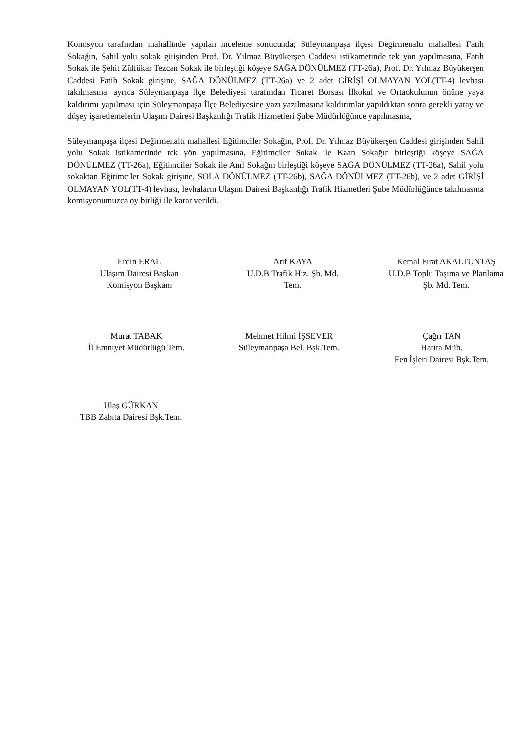Komisyon tarafından mahallinde yapılan inceleme sonucunda; Süleymanpaşa ilçesi Değirmenaltı mahallesi Fatih Sokağın, Sahil yolu sokak girişinden Prof. Dr. Yılmaz Büyükerşen Caddesi istikametinde tek yön yapılmasına, Fatih Sokak ile Şehit Zülfükar Tezcan Sokak ile birleştiği köşeye SAĞA DÖNÜLMEZ (TT-26a), Prof. Dr. Yılmaz Büyükerşen Caddesi Fatih Sokak girişine, SAĞA DÖNÜLMEZ (TT-26a) ve 2 adet GİRİŞİ OLMAYAN YOL(TT-4) levhası takılmasına, ayrıca Süleymanpaşa İlçe Belediyesi tarafından Ticaret Borsası İlkokul ve Ortaokulunun önüne yaya kaldırımı yapılması için Süleymanpaşa İlçe Belediyesine yazı yazılmasına kaldırımlar yapıldıktan sonra gerekli yatay ve düşey işaretlemelerin Ulaşım Dairesi Başkanlığı Trafik Hizmetleri Şube Müdürlüğünce yapılmasına,
Süleymanpaşa ilçesi Değirmenaltı mahallesi Eğitimciler Sokağın, Prof. Dr. Yılmaz Büyükerşen Caddesi girişinden Sahil yolu Sokak istikametinde tek yön yapılmasına, Eğitimciler Sokak ile Kaan Sokağın birleştiği köşeye SAĞA DÖNÜLMEZ (TT-26a), Eğitimciler Sokak ile Anıl Sokağın birleştiği köşeye SAĞA DÖNÜLMEZ (TT-26a), Sahil yolu sokaktan Eğitimciler Sokak girişine, SOLA DÖNÜLMEZ (TT-26b), SAĞA DÖNÜLMEZ (TT-26b), ve 2 adet GİRİŞİ OLMAYAN YOL(TT-4) levhası, levhaların Ulaşım Dairesi Başkanlığı Trafik Hizmetleri Şube Müdürlüğünce takılmasına komisyonumuzca oy birliği ile karar verildi.
Erdin ERAL
Ulaşım Dairesi Başkan
Komisyon Başkanı
Arif KAYA
U.D.B Trafik Hiz. Şb. Md.
Tem.
Kemal Fırat AKALTUNTAŞ
U.D.B Toplu Taşıma ve Planlama
Şb. Md. Tem.
Murat TABAK
İl Emniyet Müdürlüğü Tem.
Mehmet Hilmi İŞSEVER
Süleymanpaşa Bel. Bşk.Tem.
Çağrı TAN
Harita Müh.
Fen İşleri Dairesi Bşk.Tem.
Ulaş GÜRKAN
TBB Zabıta Dairesi Bşk.Tem.